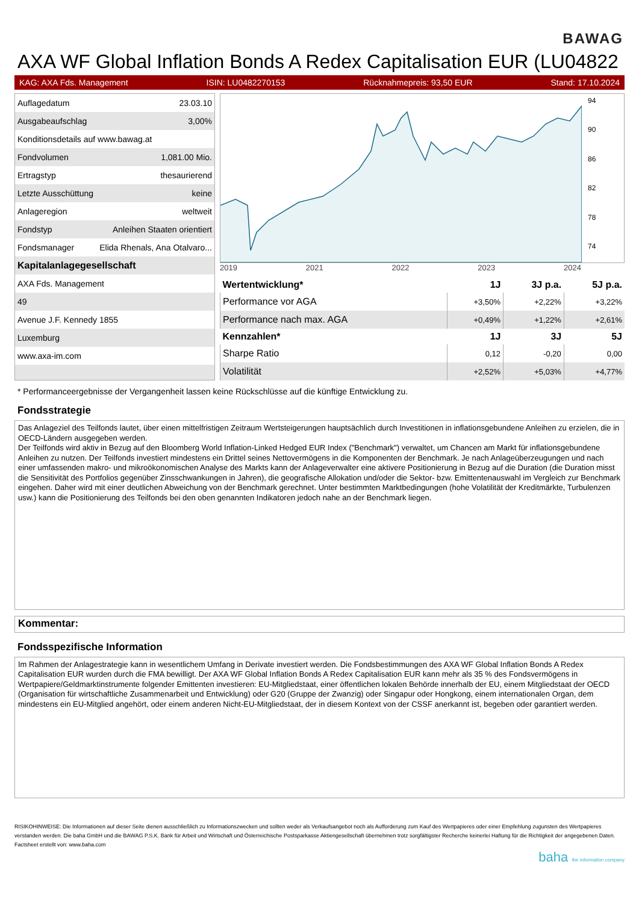BAWAG
AXA WF Global Inflation Bonds A Redex Capitalisation EUR (LU04822
KAG: AXA Fds. Management ISIN: LU0482270153 Rücknahmepreis: 93,50 EUR Stand: 17.10.2024
| Auflagedatum | 23.03.10 |
| Ausgabeaufschlag | 3,00% |
| Konditionsdetails auf www.bawag.at | |
| Fondvolumen | 1,081.00 Mio. |
| Ertragstyp | thesaurierend |
| Letzte Ausschüttung | keine |
| Anlageregion | weltweit |
| Fondstyp | Anleihen Staaten orientiert |
| Fondsmanager | Elida Rhenals, Ana Otalvaro... |
| Kapitalanlagegesellschaft | |
| AXA Fds. Management | |
| 49 | |
| Avenue J.F. Kennedy 1855 | |
| Luxemburg | |
| www.axa-im.com | |
94
90
86
82
78
74
2019 2021 2022 2023 2024
| Wertentwicklung* | 1J | 3J p.a. | 5J p.a. |
| --- | --- | --- | --- |
| Performance vor AGA | +3,50% | +2,22% | +3,22% |
| Performance nach max. AGA | +0,49% | +1,22% | +2,61% |
| Kennzahlen* | 1J | 3J | 5J |
| Sharpe Ratio | 0,12 | -0,20 | 0,00 |
| Volatilität | +2,52% | +5,03% | +4,77% |
* Performanceergebnisse der Vergangenheit lassen keine Rückschlüsse auf die künftige Entwicklung zu.
Fondsstrategie
Das Anlageziel des Teilfonds lautet, über einen mittelfristigen Zeitraum Wertsteigerungen hauptsächlich durch Investitionen in inflationsgebundene Anleihen zu erzielen, die in OECD-Ländern ausgegeben werden.
Der Teilfonds wird aktiv in Bezug auf den Bloomberg World Inflation-Linked Hedged EUR Index ("Benchmark") verwaltet, um Chancen am Markt für inflationsgebundene Anleihen zu nutzen. Der Teilfonds investiert mindestens ein Drittel seines Nettovermögens in die Komponenten der Benchmark. Je nach Anlageüberzeugungen und nach einer umfassenden makro- und mikroökonomischen Analyse des Markts kann der Anlageverwalter eine aktivere Positionierung in Bezug auf die Duration (die Duration misst die Sensitivität des Portfolios gegenüber Zinsschwankungen in Jahren), die geografische Allokation und/oder die Sektor- bzw. Emittentenauswahl im Vergleich zur Benchmark eingehen. Daher wird mit einer deutlichen Abweichung von der Benchmark gerechnet. Unter bestimmten Marktbedingungen (hohe Volatilität der Kreditmärkte, Turbulenzen usw.) kann die Positionierung des Teilfonds bei den oben genannten Indikatoren jedoch nahe an der Benchmark liegen.
Kommentar:
Fondsspezifische Information
Im Rahmen der Anlagestrategie kann in wesentlichem Umfang in Derivate investiert werden. Die Fondsbestimmungen des AXA WF Global Inflation Bonds A Redex Capitalisation EUR wurden durch die FMA bewilligt. Der AXA WF Global Inflation Bonds A Redex Capitalisation EUR kann mehr als 35 % des Fondsvermögens in Wertpapiere/Geldmarktinstrumente folgender Emittenten investieren: EU-Mitgliedstaat, einer öffentlichen lokalen Behörde innerhalb der EU, einem Mitgliedstaat der OECD (Organisation für wirtschaftliche Zusammenarbeit und Entwicklung) oder G20 (Gruppe der Zwanzig) oder Singapur oder Hongkong, einem internationalen Organ, dem mindestens ein EU-Mitglied angehört, oder einem anderen Nicht-EU-Mitgliedstaat, der in diesem Kontext von der CSSF anerkannt ist, begeben oder garantiert werden.
RISIKOHINWEISE: Die Informationen auf dieser Seite dienen ausschließlich zu Informationszwecken und sollten weder als Verkaufsangebot noch als Aufforderung zum Kauf des Wertpapieres oder einer Empfehlung zugunsten des Wertpapieres verstanden werden. Die baha GmbH und die BAWAG P.S.K. Bank für Arbeit und Wirtschaft und Österreichische Postsparkasse Aktiengesellschaft übernehmen trotz sorgfältigster Recherche keinerlei Haftung für die Richtigkeit der angegebenen Daten.
Factsheet erstellt von: www.baha.com
baha the information company